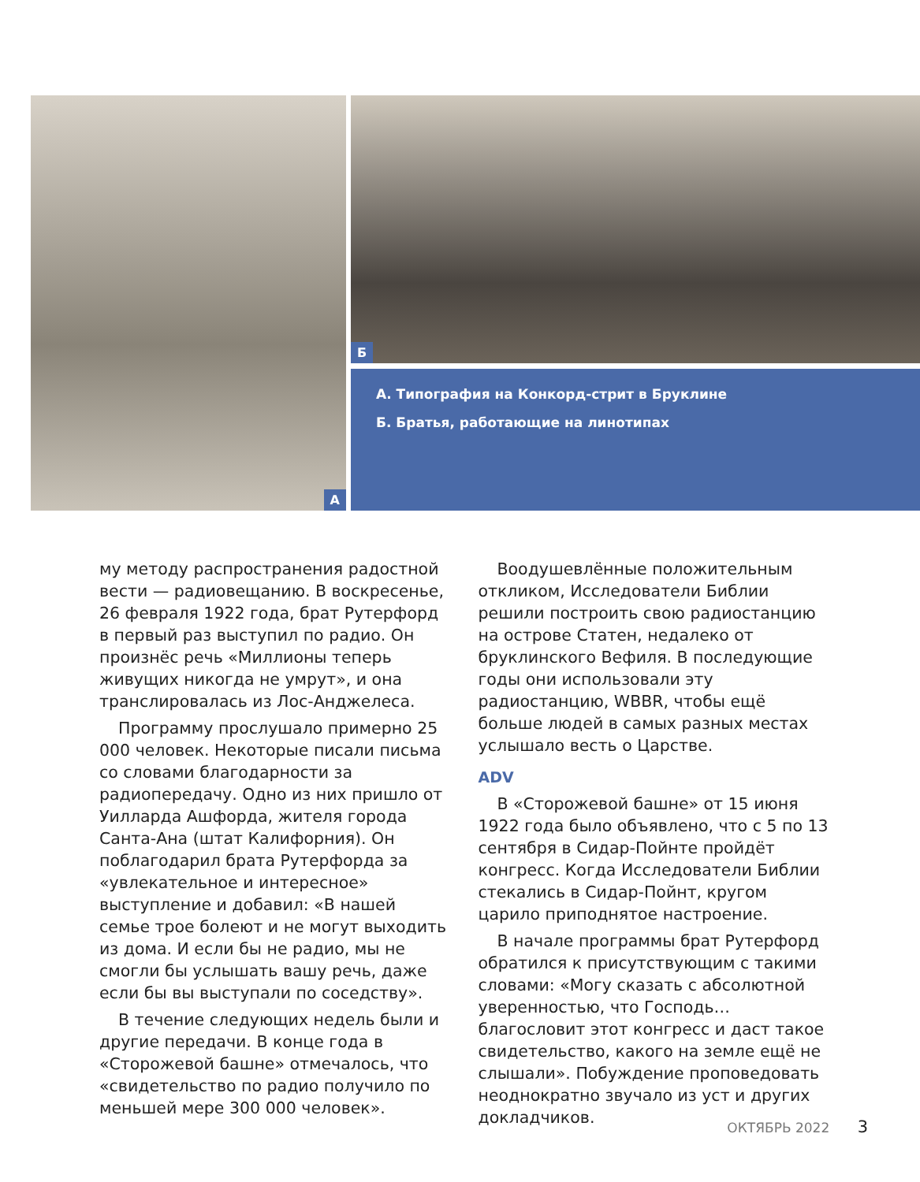А Б
А. Типография на Конкорд-стрит в Бруклине
Б. Братья, работающие на линотипах
му методу распространения радостной вести — радиовещанию. В воскресенье, 26 февраля 1922 года, брат Рутерфорд в первый раз выступил по радио. Он произнёс речь «Миллионы теперь живущих никогда не умрут», и она транслировалась из Лос-Анджелеса.
Программу прослушало примерно 25 000 человек. Некоторые писали письма со словами благодарности за радиопередачу. Одно из них пришло от Уилларда Ашфорда, жителя города Санта-Ана (штат Калифорния). Он поблагодарил брата Рутерфорда за «увлекательное и интересное» выступление и добавил: «В нашей семье трое болеют и не могут выходить из дома. И если бы не радио, мы не смогли бы услышать вашу речь, даже если бы вы выступали по соседству».
В течение следующих недель были и другие передачи. В конце года в «Сторожевой башне» отмечалось, что «свидетельство по радио получило по меньшей мере 300 000 человек».
Воодушевлённые положительным откликом, Исследователи Библии решили построить свою радиостанцию на острове Статен, недалеко от бруклинского Вефиля. В последующие годы они использовали эту радиостанцию, WBBR, чтобы ещё больше людей в самых разных местах услышало весть о Царстве.
ADV
В «Сторожевой башне» от 15 июня 1922 года было объявлено, что с 5 по 13 сентября в Сидар-Пойнте пройдёт конгресс. Когда Исследователи Библии стекались в Сидар-Пойнт, кругом царило приподнятое настроение.
В начале программы брат Рутерфорд обратился к присутствующим с такими словами: «Могу сказать с абсолютной уверенностью, что Господь… благословит этот конгресс и даст такое свидетельство, какого на земле ещё не слышали». Побуждение проповедовать неоднократно звучало из уст и других докладчиков.
ОКТЯБРЬ 2022 3